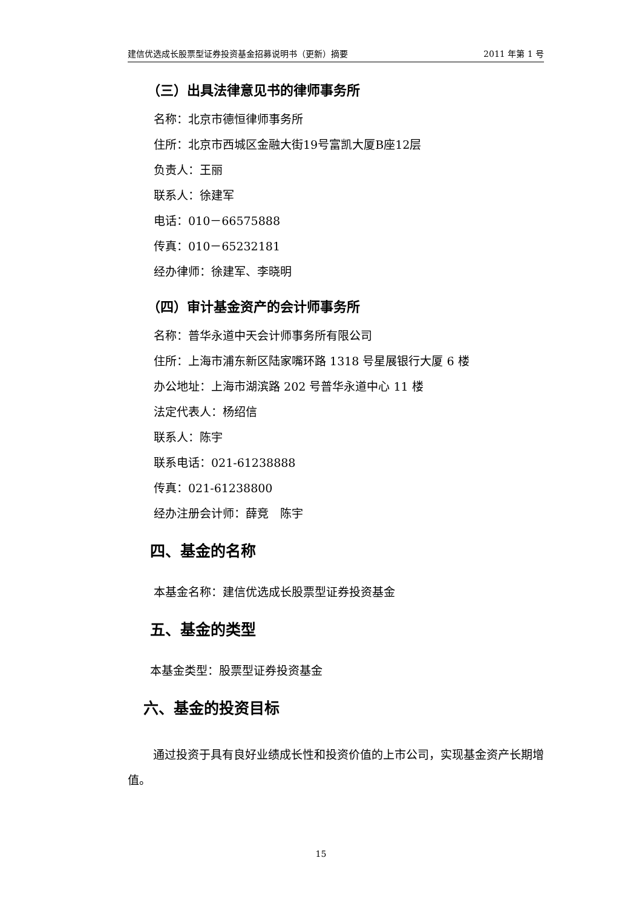建信优选成长股票型证券投资基金招募说明书（更新）摘要 2011 年第 1 号
（三）出具法律意见书的律师事务所
名称：北京市德恒律师事务所
住所：北京市西城区金融大街19号富凯大厦B座12层
负责人：王丽
联系人：徐建军
电话：010－66575888
传真：010－65232181
经办律师：徐建军、李晓明
（四）审计基金资产的会计师事务所
名称：普华永道中天会计师事务所有限公司
住所：上海市浦东新区陆家嘴环路 1318 号星展银行大厦 6 楼
办公地址：上海市湖滨路 202 号普华永道中心 11 楼
法定代表人：杨绍信
联系人：陈宇
联系电话：021-61238888
传真：021-61238800
经办注册会计师：薛竞　陈宇
四、基金的名称
本基金名称：建信优选成长股票型证券投资基金
五、基金的类型
本基金类型：股票型证券投资基金
六、基金的投资目标
通过投资于具有良好业绩成长性和投资价值的上市公司，实现基金资产长期增值。
15